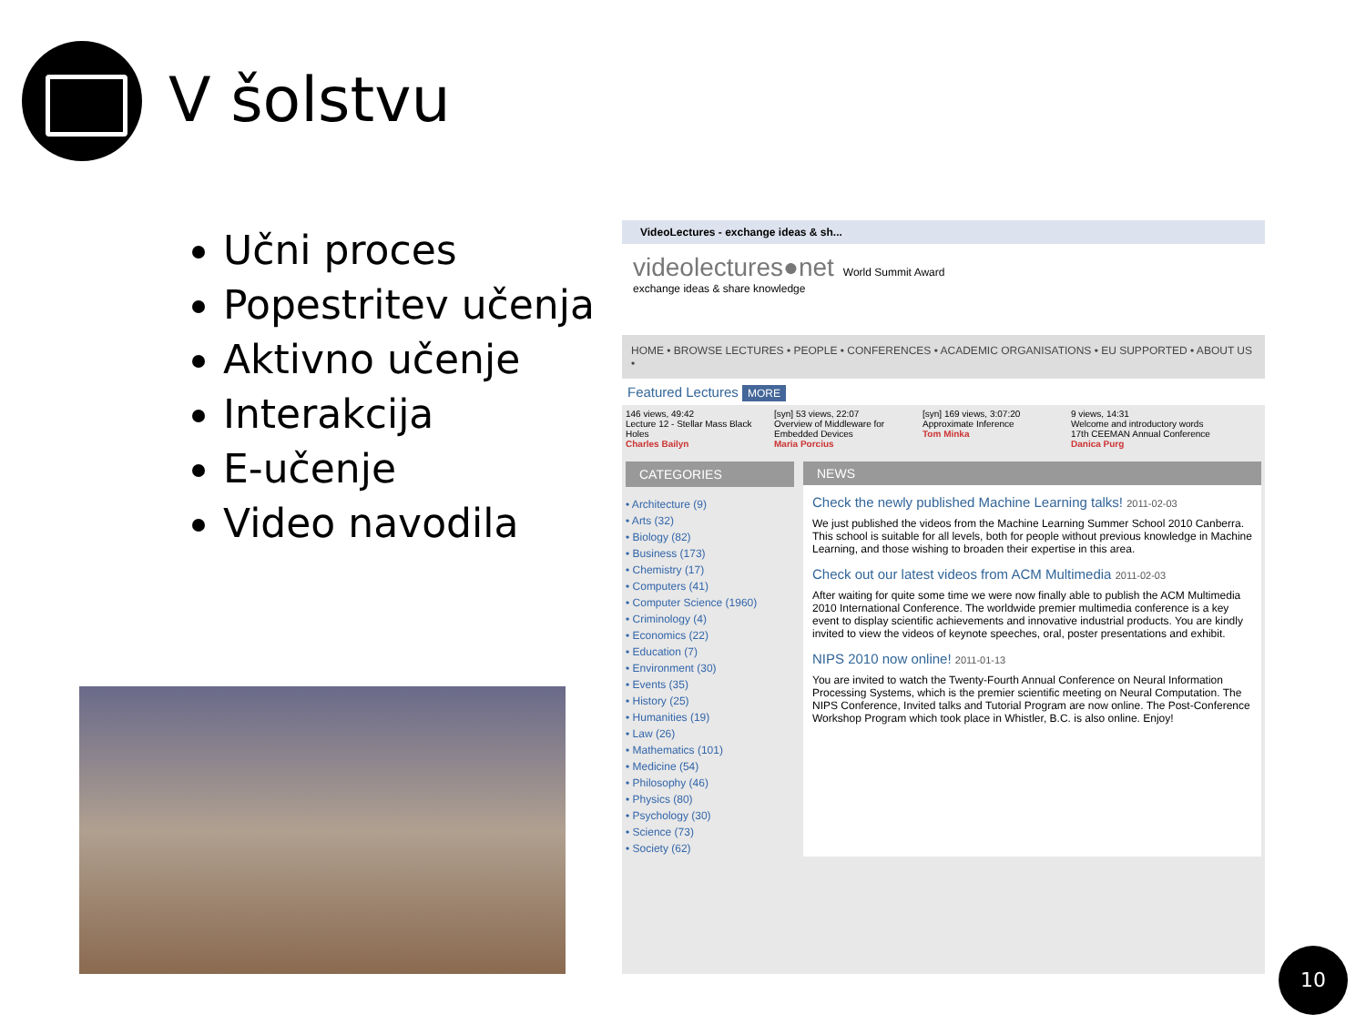V šolstvu
Učni proces
Popestritev učenja
Aktivno učenje
Interakcija
E-učenje
Video navodila
VideoLectures - exchange ideas & sh...
videolectures●net World Summit Award
exchange ideas & share knowledge
HOME • BROWSE LECTURES • PEOPLE • CONFERENCES • ACADEMIC ORGANISATIONS • EU SUPPORTED • ABOUT US •
Featured Lectures MORE
146 views, 49:42
Lecture 12 - Stellar Mass Black Holes
Charles Bailyn
[syn] 53 views, 22:07
Overview of Middleware for Embedded Devices
Maria Porcius
[syn] 169 views, 3:07:20
Approximate Inference
Tom Minka
9 views, 14:31
Welcome and introductory words 17th CEEMAN Annual Conference
Danica Purg
CATEGORIES
• Architecture (9)
• Arts (32)
• Biology (82)
• Business (173)
• Chemistry (17)
• Computers (41)
• Computer Science (1960)
• Criminology (4)
• Economics (22)
• Education (7)
• Environment (30)
• Events (35)
• History (25)
• Humanities (19)
• Law (26)
• Mathematics (101)
• Medicine (54)
• Philosophy (46)
• Physics (80)
• Psychology (30)
• Science (73)
• Society (62)
NEWS
Check the newly published Machine Learning talks! 2011-02-03
We just published the videos from the Machine Learning Summer School 2010 Canberra. This school is suitable for all levels, both for people without previous knowledge in Machine Learning, and those wishing to broaden their expertise in this area.
Check out our latest videos from ACM Multimedia 2011-02-03
After waiting for quite some time we were now finally able to publish the ACM Multimedia 2010 International Conference. The worldwide premier multimedia conference is a key event to display scientific achievements and innovative industrial products. You are kindly invited to view the videos of keynote speeches, oral, poster presentations and exhibit.
NIPS 2010 now online! 2011-01-13
You are invited to watch the Twenty-Fourth Annual Conference on Neural Information Processing Systems, which is the premier scientific meeting on Neural Computation. The NIPS Conference, Invited talks and Tutorial Program are now online. The Post-Conference Workshop Program which took place in Whistler, B.C. is also online. Enjoy!
10